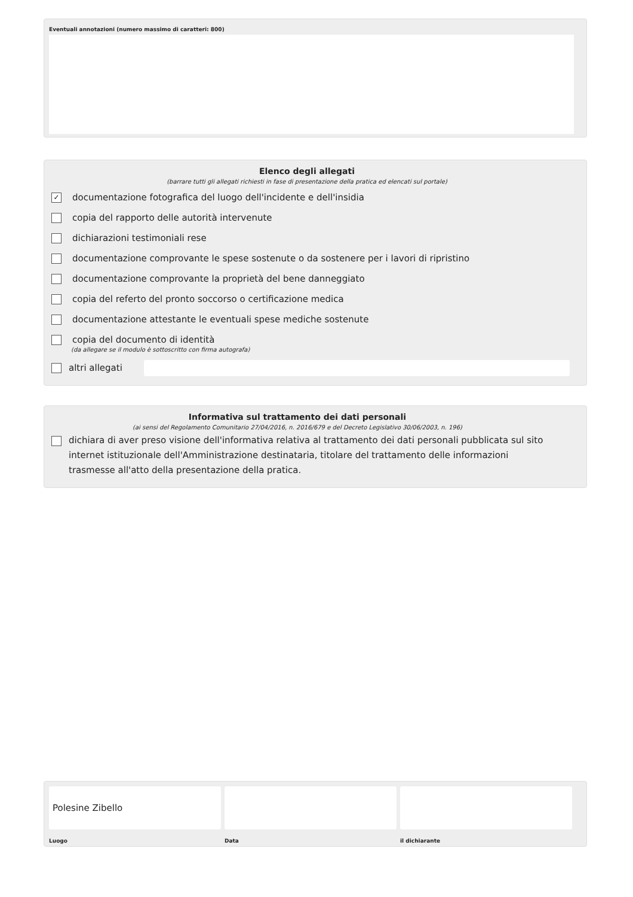Eventuali annotazioni (numero massimo di caratteri: 800)
Elenco degli allegati
(barrare tutti gli allegati richiesti in fase di presentazione della pratica ed elencati sul portale)
✓ documentazione fotografica del luogo dell'incidente e dell'insidia
copia del rapporto delle autorità intervenute
dichiarazioni testimoniali rese
documentazione comprovante le spese sostenute o da sostenere per i lavori di ripristino
documentazione comprovante la proprietà del bene danneggiato
copia del referto del pronto soccorso o certificazione medica
documentazione attestante le eventuali spese mediche sostenute
copia del documento di identità
(da allegare se il modulo è sottoscritto con firma autografa)
altri allegati
Informativa sul trattamento dei dati personali
(ai sensi del Regolamento Comunitario 27/04/2016, n. 2016/679 e del Decreto Legislativo 30/06/2003, n. 196)
dichiara di aver preso visione dell'informativa relativa al trattamento dei dati personali pubblicata sul sito internet istituzionale dell'Amministrazione destinataria, titolare del trattamento delle informazioni trasmesse all'atto della presentazione della pratica.
Polesine Zibello
Luogo
Data il dichiarante